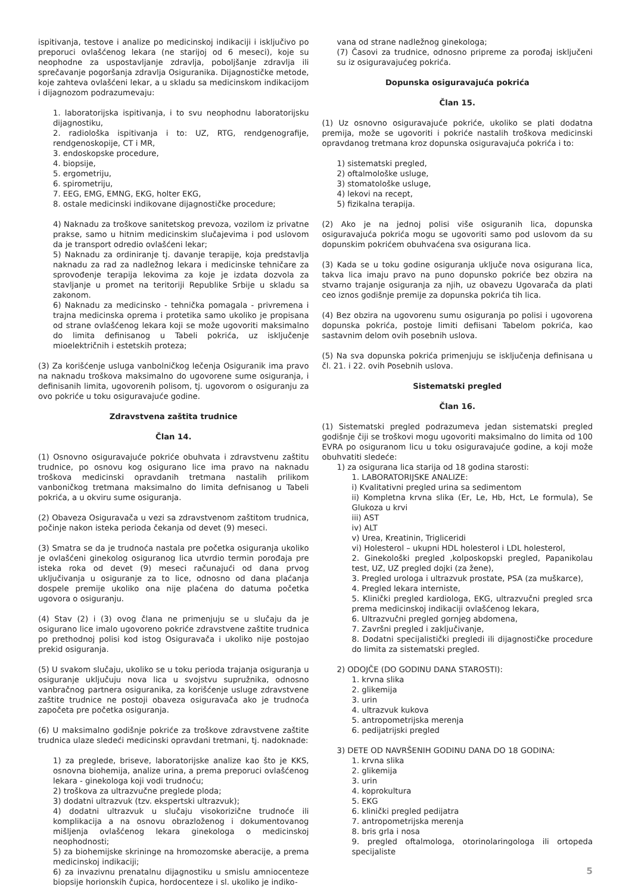ispitivanja, testove i analize po medicinskoj indikaciji i isključivo po preporuci ovlašćenog lekara (ne starijoj od 6 meseci), koje su neophodne za uspostavljanje zdravlja, poboljšanje zdravlja ili sprečavanje pogoršanja zdravlja Osiguranika. Dijagnostičke metode, koje zahteva ovlašćeni lekar, a u skladu sa medicinskom indikacijom i dijagnozom podrazumevaju:
1. laboratorijska ispitivanja, i to svu neophodnu laboratorijsku dijagnostiku,
2. radiološka ispitivanja i to: UZ, RTG, rendgenografije, rendgenoskopije, CT i MR,
3. endoskopske procedure,
4. biopsije,
5. ergometriju,
6. spirometriju,
7. EEG, EMG, EMNG, EKG, holter EKG,
8. ostale medicinski indikovane dijagnostičke procedure;
4) Naknadu za troškove sanitetskog prevoza, vozilom iz privatne prakse, samo u hitnim medicinskim slučajevima i pod uslovom da je transport odredio ovlašćeni lekar;
5) Naknadu za ordiniranje tj. davanje terapije, koja predstavlja naknadu za rad za nadležnog lekara i medicinske tehničare za sprovođenje terapija lekovima za koje je izdata dozvola za stavljanje u promet na teritoriji Republike Srbije u skladu sa zakonom.
6) Naknadu za medicinsko - tehnička pomagala - privremena i trajna medicinska oprema i protetika samo ukoliko je propisana od strane ovlašćenog lekara koji se može ugovoriti maksimalno do limita definisanog u Tabeli pokrića, uz isključenje mioelektričnih i estetskih proteza;
(3) Za korišćenje usluga vanbolničkog lečenja Osiguranik ima pravo na naknadu troškova maksimalno do ugovorene sume osiguranja, i definisanih limita, ugovorenih polisom, tj. ugovorom o osiguranju za ovo pokriće u toku osiguravajuće godine.
Zdravstvena zaštita trudnice
Član 14.
(1) Osnovno osiguravajuće pokriće obuhvata i zdravstvenu zaštitu trudnice, po osnovu kog osigurano lice ima pravo na naknadu troškova medicinski opravdanih tretmana nastalih prilikom vanboničkog tretmana maksimalno do limita defnisanog u Tabeli pokrića, a u okviru sume osiguranja.
(2) Obaveza Osiguravača u vezi sa zdravstvenom zaštitom trudnica, počinje nakon isteka perioda čekanja od devet (9) meseci.
(3) Smatra se da je trudnoća nastala pre početka osiguranja ukoliko je ovlašćeni ginekolog osiguranog lica utvrdio termin porođaja pre isteka roka od devet (9) meseci računajući od dana prvog uključivanja u osiguranje za to lice, odnosno od dana plaćanja dospele premije ukoliko ona nije plaćena do datuma početka ugovora o osiguranju.
(4) Stav (2) i (3) ovog člana ne primenjuju se u slučaju da je osigurano lice imalo ugovoreno pokriće zdravstvene zaštite trudnica po prethodnoj polisi kod istog Osiguravača i ukoliko nije postojao prekid osiguranja.
(5) U svakom slučaju, ukoliko se u toku perioda trajanja osiguranja u osiguranje uključuju nova lica u svojstvu supružnika, odnosno vanbračnog partnera osiguranika, za korišćenje usluge zdravstvene zaštite trudnice ne postoji obaveza osiguravača ako je trudnoća započeta pre početka osiguranja.
(6) U maksimalno godišnje pokriće za troškove zdravstvene zaštite trudnica ulaze sledeći medicinski opravdani tretmani, tj. nadoknade:
1) za preglede, briseve, laboratorijske analize kao što je KKS, osnovna biohemija, analize urina, a prema preporuci ovlašćenog lekara - ginekologa koji vodi trudnoću;
2) troškova za ultrazvučne preglede ploda;
3) dodatni ultrazvuk (tzv. ekspertski ultrazvuk);
4) dodatni ultrazvuk u slučaju visokorizične trudnoće ili komplikacija a na osnovu obrazloženog i dokumentovanog mišljenja ovlašćenog lekara ginekologa o medicinskoj neophodnosti;
5) za biohemijske skrininge na hromozomske aberacije, a prema medicinskoj indikaciji;
6) za invazivnu prenatalnu dijagnostiku u smislu amniocenteze biopsije horionskih čupica, hordocenteze i sl. ukoliko je indiko-
vana od strane nadležnog ginekologa;
(7) Časovi za trudnice, odnosno pripreme za porođaj isključeni su iz osiguravajućeg pokrića.
Dopunska osiguravajuća pokrića
Član 15.
(1) Uz osnovno osiguravajuće pokriće, ukoliko se plati dodatna premija, može se ugovoriti i pokriće nastalih troškova medicinski opravdanog tretmana kroz dopunska osiguravajuća pokrića i to:
1) sistematski pregled,
2) oftalmološke usluge,
3) stomatološke usluge,
4) lekovi na recept,
5) fizikalna terapija.
(2) Ako je na jednoj polisi više osiguranih lica, dopunska osiguravajuća pokrića mogu se ugovoriti samo pod uslovom da su dopunskim pokrićem obuhvaćena sva osigurana lica.
(3) Kada se u toku godine osiguranja uključe nova osigurana lica, takva lica imaju pravo na puno dopunsko pokriće bez obzira na stvarno trajanje osiguranja za njih, uz obavezu Ugovarača da plati ceo iznos godišnje premije za dopunska pokrića tih lica.
(4) Bez obzira na ugovorenu sumu osiguranja po polisi i ugovorena dopunska pokrića, postoje limiti defiisani Tabelom pokrića, kao sastavnim delom ovih posebnih uslova.
(5) Na sva dopunska pokrića primenjuju se isključenja definisana u čl. 21. i 22. ovih Posebnih uslova.
Sistematski pregled
Član 16.
(1) Sistematski pregled podrazumeva jedan sistematski pregled godišnje čiji se troškovi mogu ugovoriti maksimalno do limita od 100 EVRA po osiguranom licu u toku osiguravajuće godine, a koji može obuhvatiti sledeće:
1) za osigurana lica starija od 18 godina starosti:
1. LABORATORIJSKE ANALIZE:
i) Kvalitativni pregled urina sa sedimentom
ii) Kompletna krvna slika (Er, Le, Hb, Hct, Le formula), Se Glukoza u krvi
iii) AST
iv) ALT
v) Urea, Kreatinin, Trigliceridi
vi) Holesterol – ukupni HDL holesterol i LDL holesterol,
2. Ginekološki pregled ,kolposkopski pregled, Papanikolau test, UZ, UZ pregled dojki (za žene),
3. Pregled urologa i ultrazvuk prostate, PSA (za muškarce),
4. Pregled lekara interniste,
5. Klinički pregled kardiologa, EKG, ultrazvučni pregled srca prema medicinskoj indikaciji ovlašćenog lekara,
6. Ultrazvučni pregled gornjeg abdomena,
7. Završni pregled i zaključivanje,
8. Dodatni specijalistički pregledi ili dijagnostičke procedure do limita za sistematski pregled.
2) ODOJČE (DO GODINU DANA STAROSTI):
1. krvna slika
2. glikemija
3. urin
4. ultrazvuk kukova
5. antropometrijska merenja
6. pedijatrijski pregled
3) DETE OD NAVRŠENIH GODINU DANA DO 18 GODINA:
1. krvna slika
2. glikemija
3. urin
4. koprokultura
5. EKG
6. klinički pregled pedijatra
7. antropometrijska merenja
8. bris grla i nosa
9. pregled oftalmologa, otorinolaringologa ili ortopeda specijaliste
5